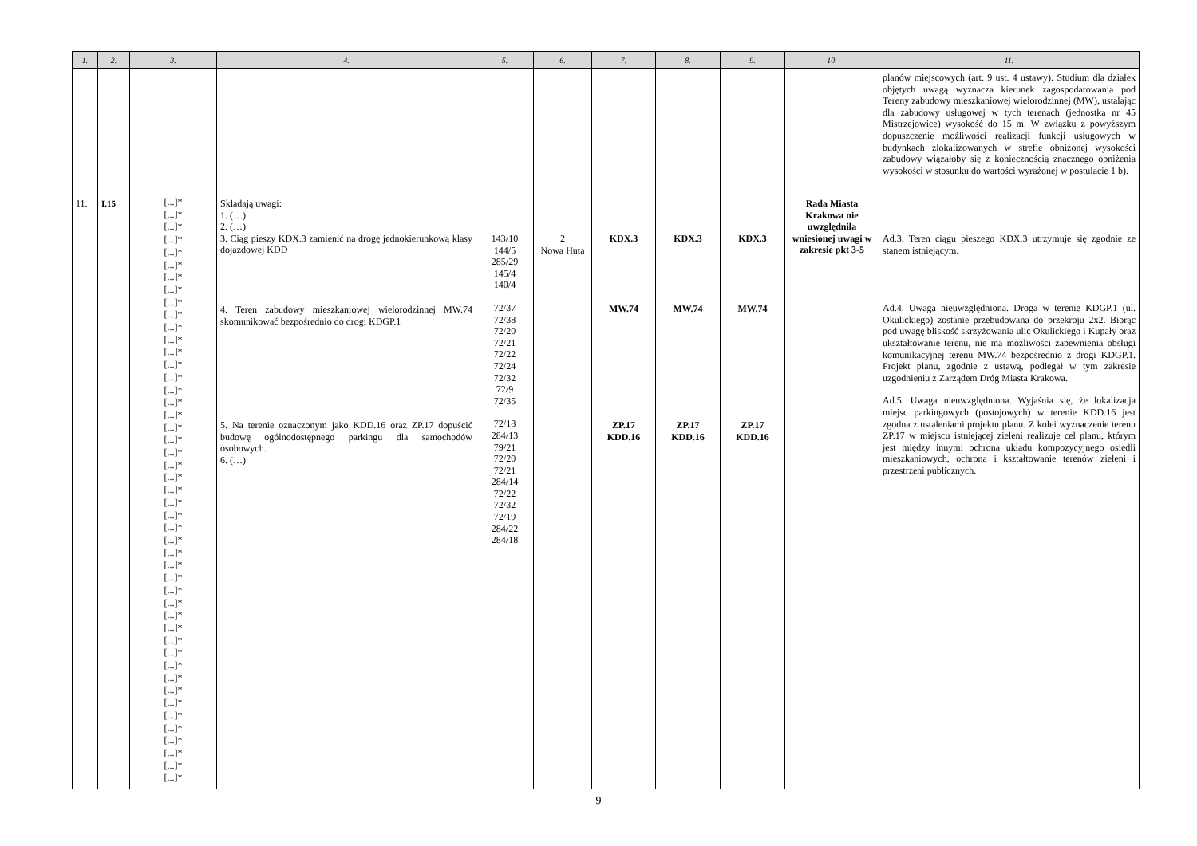| 1. | 2. | 3. | 4. | 5. | 6. | 7. | 8. | 9. | 10. | 11. |
| --- | --- | --- | --- | --- | --- | --- | --- | --- | --- | --- |
| | | | | | | | | | | planów miejscowych (art. 9 ust. 4 ustawy). Studium dla działek objętych uwagą wyznacza kierunek zagospodarowania pod Tereny zabudowy mieszkaniowej wielorodzinnej (MW), ustalając dla zabudowy usługowej w tych terenach (jednostka nr 45 Mistrzejowice) wysokość do 15 m. W związku z powyższym dopuszczenie możliwości realizacji funkcji usługowych w budynkach zlokalizowanych w strefie obniżonej wysokości zabudowy wiązałoby się z koniecznością znacznego obniżenia wysokości w stosunku do wartości wyrażonej w postulacie 1 b). |
| 11. | I.15 | [...]* [...]* [...]* [...]* [...]* [...]* [...]* [...]* [...]* [...]* [...]* [...]* [...]* [...]* [...]* [...]* [...]* [...]* [...]* [...]* [...]* [...]* [...]* [...]* [...]* [...]* [...]* [...]* [...]* [...]* [...]* [...]* [...]* [...]* [...]* [...]* [...]* [...]* [...]* [...]* [...]* [...]* [...]* [...]* [...]* [...]* [...]* | Składają uwagi: 1. (…) 2. (…) 3. Ciąg pieszy KDX.3 zamienić na drogę jednokierunkową klasy dojazdowej KDD 4. Teren zabudowy mieszkaniowej wielorodzinnej MW.74 skomunikować bezpośrednio do drogi KDGP.1 5. Na terenie oznaczonym jako KDD.16 oraz ZP.17 dopuścić budowę ogólnodostępnego parkingu dla samochodów osobowych. 6. (…) | 143/10 144/5 285/29 145/4 140/4 72/37 72/38 72/20 72/21 72/22 72/24 72/32 72/9 72/35 72/18 284/13 79/21 72/20 72/21 284/14 72/22 72/32 72/19 284/22 284/18 | 2 Nowa Huta | KDX.3 MW.74 ZP.17 KDD.16 | KDX.3 MW.74 ZP.17 KDD.16 | KDX.3 MW.74 ZP.17 KDD.16 | Rada Miasta Krakowa nie uwzględniła wniesionej uwagi w zakresie pkt 3-5 | Ad.3. Teren ciągu pieszego KDX.3 utrzymuje się zgodnie ze stanem istniejącym. Ad.4. Uwaga nieuwzględniona. Droga w terenie KDGP.1 (ul. Okulickiego) zostanie przebudowana do przekroju 2x2. Biorąc pod uwagę bliskość skrzyżowania ulic Okulickiego i Kupały oraz ukształtowanie terenu, nie ma możliwości zapewnienia obsługi komunikacyjnej terenu MW.74 bezpośrednio z drogi KDGP.1. Projekt planu, zgodnie z ustawą, podlegał w tym zakresie uzgodnieniu z Zarządem Dróg Miasta Krakowa. Ad.5. Uwaga nieuwzględniona. Wyjaśnia się, że lokalizacja miejsc parkingowych (postojowych) w terenie KDD.16 jest zgodna z ustaleniami projektu planu. Z kolei wyznaczenie terenu ZP.17 w miejscu istniejącej zieleni realizuje cel planu, którym jest między innymi ochrona układu kompozycyjnego osiedli mieszkaniowych, ochrona i kształtowanie terenów zieleni i przestrzeni publicznych. |
9